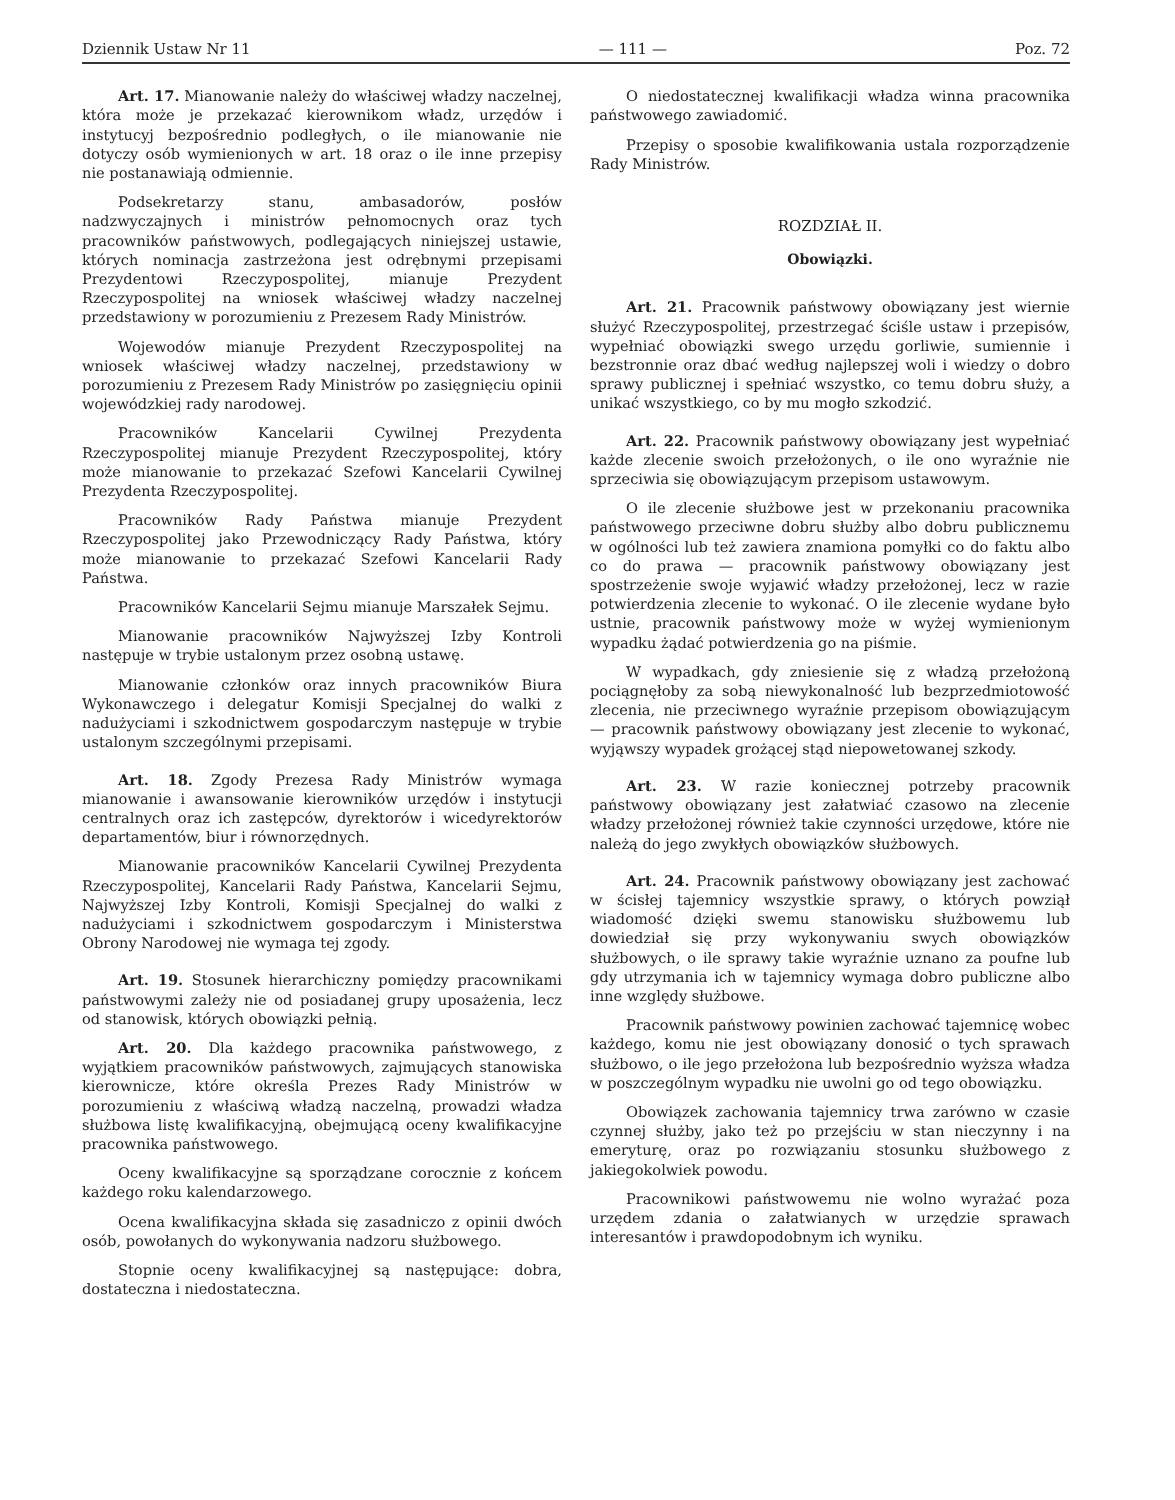Dziennik Ustaw Nr 11 — 111 — Poz. 72
Art. 17. Mianowanie należy do właściwej władzy naczelnej, która może je przekazać kierownikom władz, urzędów i instytucyj bezpośrednio podległych, o ile mianowanie nie dotyczy osób wymienionych w art. 18 oraz o ile inne przepisy nie postanawiają odmiennie.
Podsekretarzy stanu, ambasadorów, posłów nadzwyczajnych i ministrów pełnomocnych oraz tych pracowników państwowych, podlegających niniejszej ustawie, których nominacja zastrzeżona jest odrębnymi przepisami Prezydentowi Rzeczypospolitej, mianuje Prezydent Rzeczypospolitej na wniosek właściwej władzy naczelnej przedstawiony w porozumieniu z Prezesem Rady Ministrów.
Wojewodów mianuje Prezydent Rzeczypospolitej na wniosek właściwej władzy naczelnej, przedstawiony w porozumieniu z Prezesem Rady Ministrów po zasięgnięciu opinii wojewódzkiej rady narodowej.
Pracowników Kancelarii Cywilnej Prezydenta Rzeczypospolitej mianuje Prezydent Rzeczypospolitej, który może mianowanie to przekazać Szefowi Kancelarii Cywilnej Prezydenta Rzeczypospolitej.
Pracowników Rady Państwa mianuje Prezydent Rzeczypospolitej jako Przewodniczący Rady Państwa, który może mianowanie to przekazać Szefowi Kancelarii Rady Państwa.
Pracowników Kancelarii Sejmu mianuje Marszałek Sejmu.
Mianowanie pracowników Najwyższej Izby Kontroli następuje w trybie ustalonym przez osobną ustawę.
Mianowanie członków oraz innych pracowników Biura Wykonawczego i delegatur Komisji Specjalnej do walki z nadużyciami i szkodnictwem gospodarczym następuje w trybie ustalonym szczególnymi przepisami.
Art. 18. Zgody Prezesa Rady Ministrów wymaga mianowanie i awansowanie kierowników urzędów i instytucji centralnych oraz ich zastępców, dyrektorów i wicedyrektorów departamentów, biur i równorzędnych.
Mianowanie pracowników Kancelarii Cywilnej Prezydenta Rzeczypospolitej, Kancelarii Rady Państwa, Kancelarii Sejmu, Najwyższej Izby Kontroli, Komisji Specjalnej do walki z nadużyciami i szkodnictwem gospodarczym i Ministerstwa Obrony Narodowej nie wymaga tej zgody.
Art. 19. Stosunek hierarchiczny pomiędzy pracownikami państwowymi zależy nie od posiadanej grupy uposażenia, lecz od stanowisk, których obowiązki pełnią.
Art. 20. Dla każdego pracownika państwowego, z wyjątkiem pracowników państwowych, zajmujących stanowiska kierownicze, które określa Prezes Rady Ministrów w porozumieniu z właściwą władzą naczelną, prowadzi władza służbowa listę kwalifikacyjną, obejmującą oceny kwalifikacyjne pracownika państwowego.
Oceny kwalifikacyjne są sporządzane corocznie z końcem każdego roku kalendarzowego.
Ocena kwalifikacyjna składa się zasadniczo z opinii dwóch osób, powołanych do wykonywania nadzoru służbowego.
Stopnie oceny kwalifikacyjnej są następujące: dobra, dostateczna i niedostateczna.
O niedostatecznej kwalifikacji władza winna pracownika państwowego zawiadomić.
Przepisy o sposobie kwalifikowania ustala rozporządzenie Rady Ministrów.
ROZDZIAŁ II.
Obowiązki.
Art. 21. Pracownik państwowy obowiązany jest wiernie służyć Rzeczypospolitej, przestrzegać ściśle ustaw i przepisów, wypełniać obowiązki swego urzędu gorliwie, sumiennie i bezstronnie oraz dbać według najlepszej woli i wiedzy o dobro sprawy publicznej i spełniać wszystko, co temu dobru służy, a unikać wszystkiego, co by mu mogło szkodzić.
Art. 22. Pracownik państwowy obowiązany jest wypełniać każde zlecenie swoich przełożonych, o ile ono wyraźnie nie sprzeciwia się obowiązującym przepisom ustawowym.
O ile zlecenie służbowe jest w przekonaniu pracownika państwowego przeciwne dobru służby albo dobru publicznemu w ogólności lub też zawiera znamiona pomyłki co do faktu albo co do prawa — pracownik państwowy obowiązany jest spostrzeżenie swoje wyjawić władzy przełożonej, lecz w razie potwierdzenia zlecenie to wykonać. O ile zlecenie wydane było ustnie, pracownik państwowy może w wyżej wymienionym wypadku żądać potwierdzenia go na piśmie.
W wypadkach, gdy zniesienie się z władzą przełożoną pociągnęłoby za sobą niewykonalność lub bezprzedmiotowość zlecenia, nie przeciwnego wyraźnie przepisom obowiązującym — pracownik państwowy obowiązany jest zlecenie to wykonać, wyjąwszy wypadek grożącej stąd niepowetowanej szkody.
Art. 23. W razie koniecznej potrzeby pracownik państwowy obowiązany jest załatwiać czasowo na zlecenie władzy przełożonej również takie czynności urzędowe, które nie należą do jego zwykłych obowiązków służbowych.
Art. 24. Pracownik państwowy obowiązany jest zachować w ścisłej tajemnicy wszystkie sprawy, o których powziął wiadomość dzięki swemu stanowisku służbowemu lub dowiedział się przy wykonywaniu swych obowiązków służbowych, o ile sprawy takie wyraźnie uznano za poufne lub gdy utrzymania ich w tajemnicy wymaga dobro publiczne albo inne względy służbowe.
Pracownik państwowy powinien zachować tajemnicę wobec każdego, komu nie jest obowiązany donosić o tych sprawach służbowo, o ile jego przełożona lub bezpośrednio wyższa władza w poszczególnym wypadku nie uwolni go od tego obowiązku.
Obowiązek zachowania tajemnicy trwa zarówno w czasie czynnej służby, jako też po przejściu w stan nieczynny i na emeryturę, oraz po rozwiązaniu stosunku służbowego z jakiegokolwiek powodu.
Pracownikowi państwowemu nie wolno wyrażać poza urzędem zdania o załatwianych w urzędzie sprawach interesantów i prawdopodobnym ich wyniku.